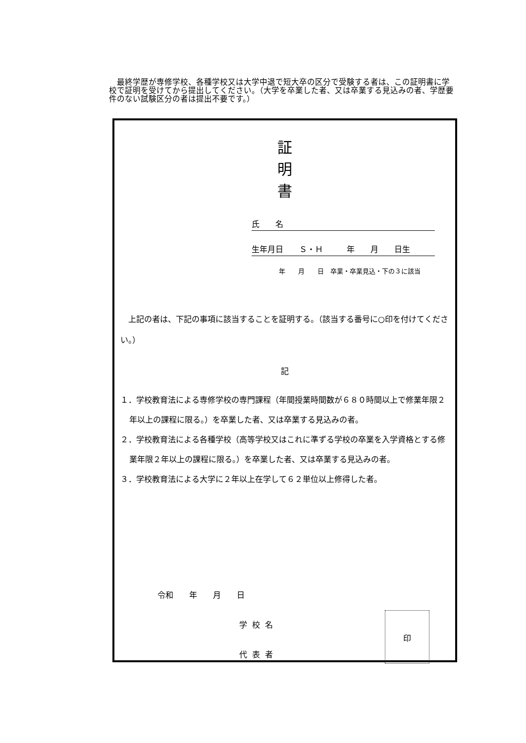最終学歴が専修学校、各種学校又は大学中退で短大卒の区分で受験する者は、この証明書に学校で証明を受けてから提出してください。（大学を卒業した者、又は卒業する見込みの者、学歴要件のない試験区分の者は提出不要です。）
証 明 書
氏　　名
生年月日　　Ｓ・Ｈ　　　年　　月　　日生
年　　月　　日　卒業・卒業見込・下の３に該当
　上記の者は、下記の事項に該当することを証明する。（該当する番号に○印を付けてください。）
記
１．学校教育法による専修学校の専門課程（年間授業時間数が６８０時間以上で修業年限２年以上の課程に限る。）を卒業した者、又は卒業する見込みの者。
２．学校教育法による各種学校（高等学校又はこれに準ずる学校の卒業を入学資格とする修業年限２年以上の課程に限る。）を卒業した者、又は卒業する見込みの者。
３．学校教育法による大学に２年以上在学して６２単位以上修得した者。
令和　　年　　月　　日
学校名
代表者
印